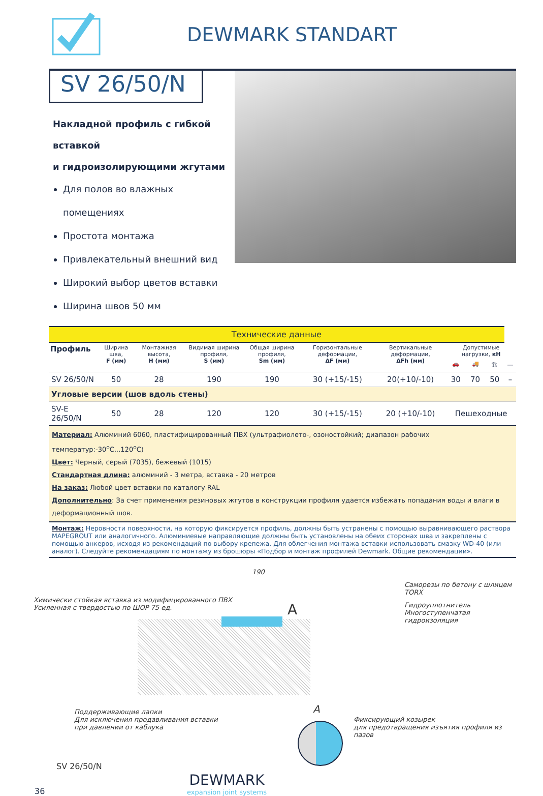DEWMARK STANDART
SV 26/50/N
Накладной профиль с гибкой вставкой
и гидроизолирующими жгутами
Для полов во влажных помещениях
Простота монтажа
Привлекательный внешний вид
Широкий выбор цветов вставки
Ширина швов 50 мм
| Технические данные | | | | | | | | | | |
| Профиль | Ширина шва, F (мм) | Монтажная высота, H (мм) | Видимая ширина профиля, S (мм) | Общая ширина профиля, Sm (мм) | Горизонтальные деформации, ΔF (мм) | Вертикальные деформации, ΔFh (мм) | Допустимые нагрузки, кН | | | |
| | | | | | | | 🚗 | 🚚 | 🏗 | ⎯ |
| SV 26/50/N | 50 | 28 | 190 | 190 | 30 (+15/-15) | 20(+10/-10) | 30 | 70 | 50 | – |
| Угловые версии (шов вдоль стены) | | | | | | | | | | |
| SV-E 26/50/N | 50 | 28 | 120 | 120 | 30 (+15/-15) | 20 (+10/-10) | Пешеходные | | | |
Материал: Алюминий 6060, пластифицированный ПВХ (ультрафиолето-, озоностойкий; диапазон рабочих температур:-30<sup>о</sup>С...120<sup>о</sup>С)
Цвет: Черный, серый (7035), бежевый (1015)
Стандартная длина: алюминий - 3 метра, вставка - 20 метров
На заказ: Любой цвет вставки по каталогу RAL
Дополнительно: За счет применения резиновых жгутов в конструкции профиля удается избежать попадания воды и влаги в деформационный шов.
Монтаж: Неровности поверхности, на которую фиксируется профиль, должны быть устранены с помощью выравнивающего раствора MAPEGROUT или аналогичного. Алюминиевые направляющие должны быть установлены на обеих сторонах шва и закреплены с помощью анкеров, исходя из рекомендаций по выбору крепежа. Для облегчения монтажа вставки использовать смазку WD-40 (или аналог). Следуйте рекомендациям по монтажу из брошюры «Подбор и монтаж профилей Dewmark. Общие рекомендации».
190
Саморезы по бетону с шлицем TORX
Химически стойкая вставка из модифицированного ПВХ
Усиленная с твердостью по ШОР 75 ед.
A
Гидроуплотнитель
Многоступенчатая гидроизоляция
Поддерживающие лапки
Для исключения продавливания вставки
при давлении от каблука
A
Фиксирующий козырек
для предотвращения изъятия профиля из пазов
SV 26/50/N
36
DEWMARK
expansion joint systems